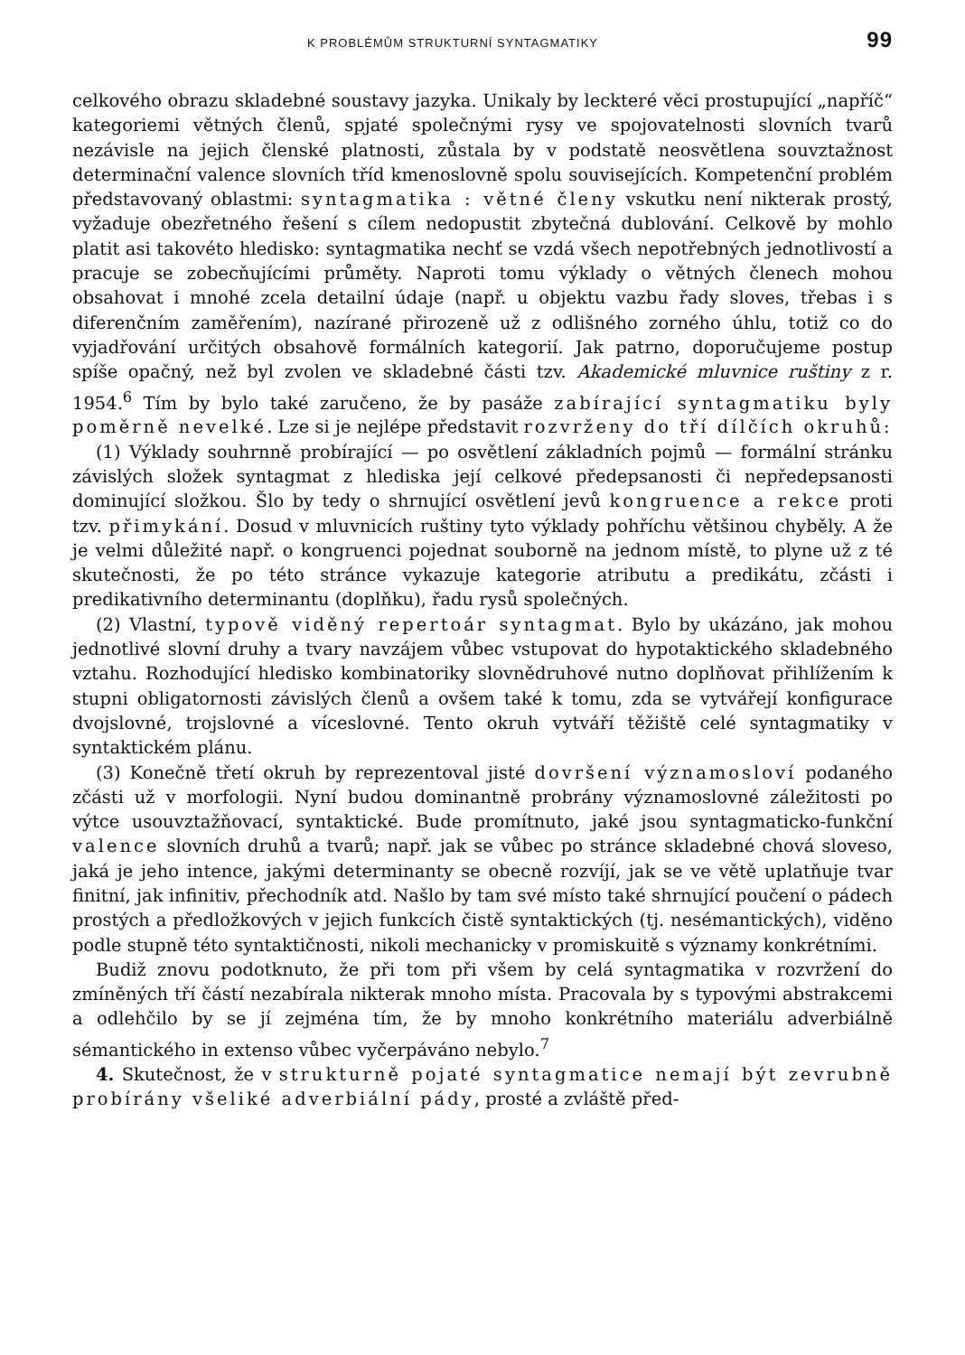K PROBLÉMŮM STRUKTURNÍ SYNTAGMATIKY 99
celkového obrazu skladebné soustavy jazyka. Unikaly by leckteré věci prostupující „napříč“ kategoriemi větných členů, spjaté společnými rysy ve spojovatelnosti slovních tvarů nezávisle na jejich členské platnosti, zůstala by v podstatě neosvětlena souvztažnost determinační valence slovních tříd kmenoslovně spolu souvisejících. Kompetenční problém představovaný oblastmi: syntagmatika : větné členy vskutku není nikterak prostý, vyžaduje obezřetného řešení s cílem nedopustit zbytečná dublování. Celkově by mohlo platit asi takovéto hledisko: syntagmatika nechť se vzdá všech nepotřebných jednotlivostí a pracuje se zobecňujícími průměty. Naproti tomu výklady o větných členech mohou obsahovat i mnohé zcela detailní údaje (např. u objektu vazbu řady sloves, třebas i s diferenčním zaměřením), nazírané přirozeně už z odlišného zorného úhlu, totiž co do vyjadřování určitých obsahově formálních kategorií. Jak patrno, doporučujeme postup spíše opačný, než byl zvolen ve skladebné části tzv. Akademické mluvnice ruštiny z r. 1954.<sup>6</sup> Tím by bylo také zaručeno, že by pasáže zabírající syntagmatiku byly poměrně nevelké. Lze si je nejlépe představit rozvrženy do tří dílčích okruhů:
(1) Výklady souhrnně probírající — po osvětlení základních pojmů — formální stránku závislých složek syntagmat z hlediska její celkové předepsanosti či nepředepsanosti dominující složkou. Šlo by tedy o shrnující osvětlení jevů kongruence a rekce proti tzv. přimykání. Dosud v mluvnicích ruštiny tyto výklady pohříchu většinou chyběly. A že je velmi důležité např. o kongruenci pojednat souborně na jednom místě, to plyne už z té skutečnosti, že po této stránce vykazuje kategorie atributu a predikátu, zčásti i predikativního determinantu (doplňku), řadu rysů společných.
(2) Vlastní, typově viděný repertoár syntagmat. Bylo by ukázáno, jak mohou jednotlivé slovní druhy a tvary navzájem vůbec vstupovat do hypotaktického skladebného vztahu. Rozhodující hledisko kombinatoriky slovnědruhové nutno doplňovat přihlížením k stupni obligatornosti závislých členů a ovšem také k tomu, zda se vytvářejí konfigurace dvojslovné, trojslovné a víceslovné. Tento okruh vytváří těžiště celé syntagmatiky v syntaktickém plánu.
(3) Konečně třetí okruh by reprezentoval jisté dovršení významosloví podaného zčásti už v morfologii. Nyní budou dominantně probrány významoslovné záležitosti po výtce usouvztažňovací, syntaktické. Bude promítnuto, jaké jsou syntagmaticko-funkční valence slovních druhů a tvarů; např. jak se vůbec po stránce skladebné chová sloveso, jaká je jeho intence, jakými determinanty se obecně rozvíjí, jak se ve větě uplatňuje tvar finitní, jak infinitiv, přechodník atd. Našlo by tam své místo také shrnující poučení o pádech prostých a předložkových v jejich funkcích čistě syntaktických (tj. nesémantických), viděno podle stupně této syntaktičnosti, nikoli mechanicky v promiskuitě s významy konkrétními.
Budiž znovu podotknuto, že při tom při všem by celá syntagmatika v rozvržení do zmíněných tří částí nezabírala nikterak mnoho místa. Pracovala by s typovými abstrakcemi a odlehčilo by se jí zejména tím, že by mnoho konkrétního materiálu adverbiálně sémantického in extenso vůbec vyčerpáváno nebylo.<sup>7</sup>
4. Skutečnost, že v strukturně pojaté syntagmatice nemají být zevrubně probírány všeliké adverbiální pády, prosté a zvláště před-